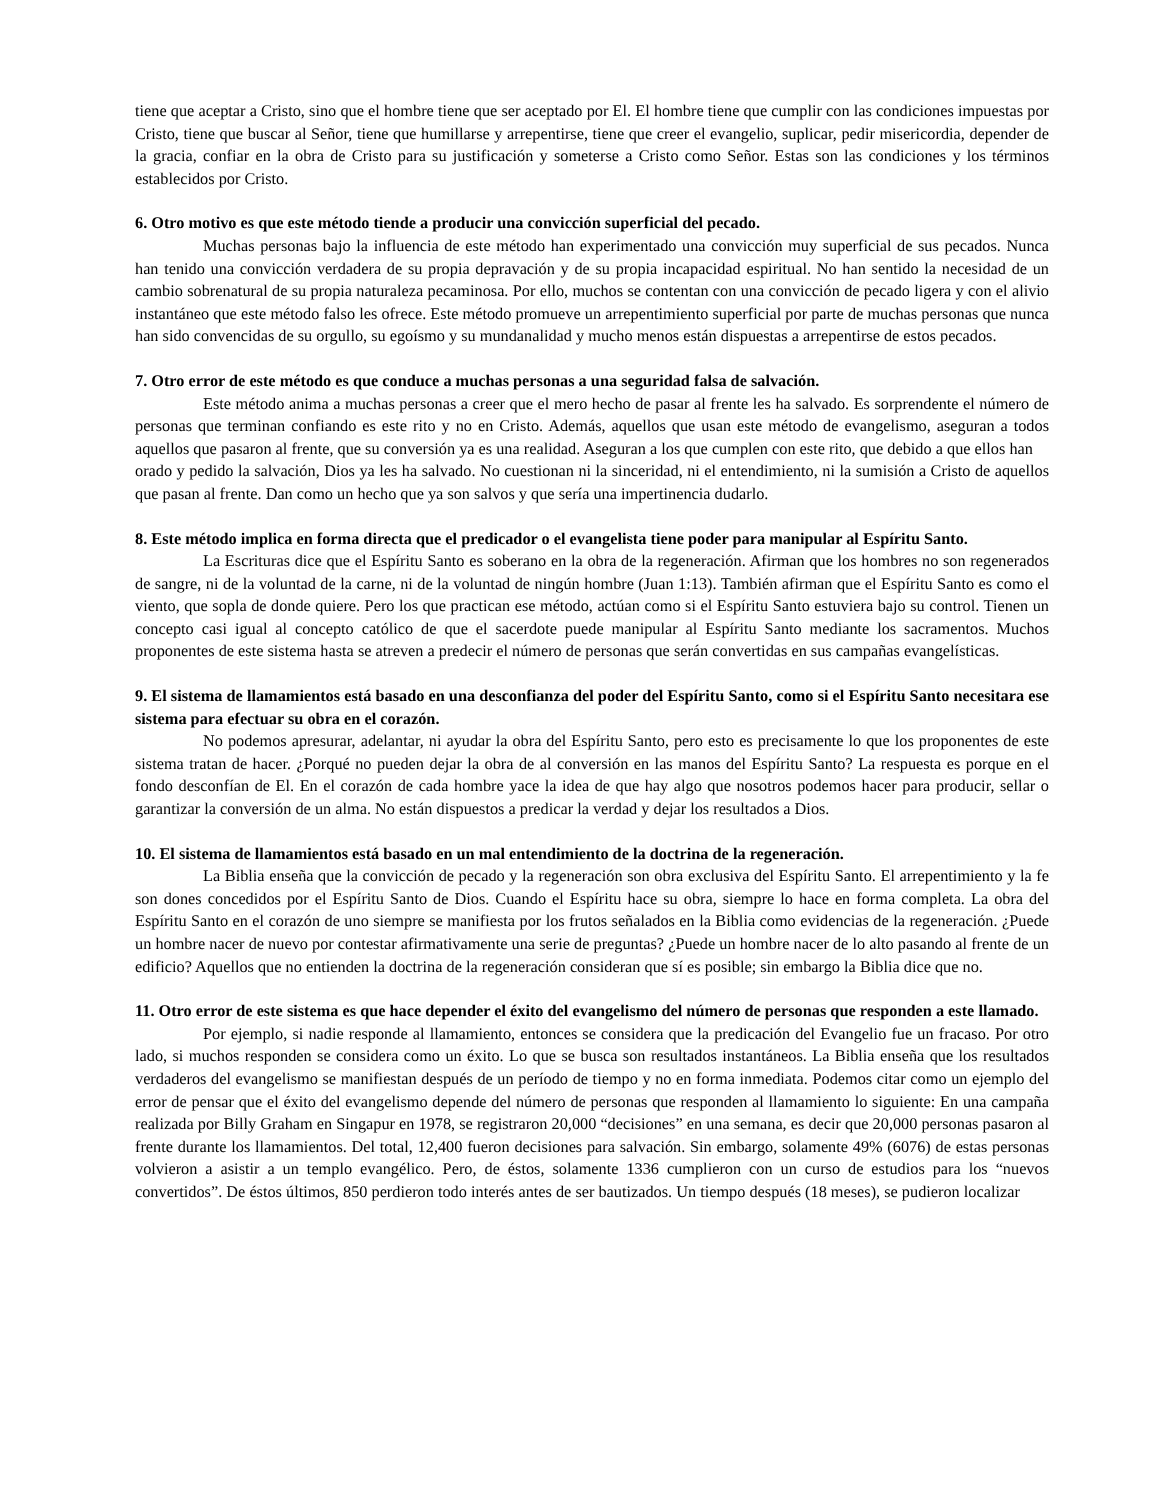tiene que aceptar a Cristo, sino que el hombre tiene que ser aceptado por El. El hombre tiene que cumplir con las condiciones impuestas por Cristo, tiene que buscar al Señor, tiene que humillarse y arrepentirse, tiene que creer el evangelio, suplicar, pedir misericordia, depender de la gracia, confiar en la obra de Cristo para su justificación y someterse a Cristo como Señor. Estas son las condiciones y los términos establecidos por Cristo.
6. Otro motivo es que este método tiende a producir una convicción superficial del pecado.
Muchas personas bajo la influencia de este método han experimentado una convicción muy superficial de sus pecados. Nunca han tenido una convicción verdadera de su propia depravación y de su propia incapacidad espiritual. No han sentido la necesidad de un cambio sobrenatural de su propia naturaleza pecaminosa. Por ello, muchos se contentan con una convicción de pecado ligera y con el alivio instantáneo que este método falso les ofrece. Este método promueve un arrepentimiento superficial por parte de muchas personas que nunca han sido convencidas de su orgullo, su egoísmo y su mundanalidad y mucho menos están dispuestas a arrepentirse de estos pecados.
7. Otro error de este método es que conduce a muchas personas a una seguridad falsa de salvación.
Este método anima a muchas personas a creer que el mero hecho de pasar al frente les ha salvado. Es sorprendente el número de personas que terminan confiando es este rito y no en Cristo. Además, aquellos que usan este método de evangelismo, aseguran a todos aquellos que pasaron al frente, que su conversión ya es una realidad. Aseguran a los que cumplen con este rito, que debido a que ellos han
orado y pedido la salvación, Dios ya les ha salvado. No cuestionan ni la sinceridad, ni el entendimiento, ni la sumisión a Cristo de aquellos que pasan al frente. Dan como un hecho que ya son salvos y que sería una impertinencia dudarlo.
8. Este método implica en forma directa que el predicador o el evangelista tiene poder para manipular al Espíritu Santo.
La Escrituras dice que el Espíritu Santo es soberano en la obra de la regeneración. Afirman que los hombres no son regenerados de sangre, ni de la voluntad de la carne, ni de la voluntad de ningún hombre (Juan 1:13). También afirman que el Espíritu Santo es como el viento, que sopla de donde quiere. Pero los que practican ese método, actúan como si el Espíritu Santo estuviera bajo su control. Tienen un concepto casi igual al concepto católico de que el sacerdote puede manipular al Espíritu Santo mediante los sacramentos. Muchos proponentes de este sistema hasta se atreven a predecir el número de personas que serán convertidas en sus campañas evangelísticas.
9. El sistema de llamamientos está basado en una desconfianza del poder del Espíritu Santo, como si el Espíritu Santo necesitara ese sistema para efectuar su obra en el corazón.
No podemos apresurar, adelantar, ni ayudar la obra del Espíritu Santo, pero esto es precisamente lo que los proponentes de este sistema tratan de hacer. ¿Porqué no pueden dejar la obra de al conversión en las manos del Espíritu Santo? La respuesta es porque en el fondo desconfían de El. En el corazón de cada hombre yace la idea de que hay algo que nosotros podemos hacer para producir, sellar o garantizar la conversión de un alma. No están dispuestos a predicar la verdad y dejar los resultados a Dios.
10. El sistema de llamamientos está basado en un mal entendimiento de la doctrina de la regeneración.
La Biblia enseña que la convicción de pecado y la regeneración son obra exclusiva del Espíritu Santo. El arrepentimiento y la fe son dones concedidos por el Espíritu Santo de Dios. Cuando el Espíritu hace su obra, siempre lo hace en forma completa. La obra del Espíritu Santo en el corazón de uno siempre se manifiesta por los frutos señalados en la Biblia como evidencias de la regeneración. ¿Puede un hombre nacer de nuevo por contestar afirmativamente una serie de preguntas? ¿Puede un hombre nacer de lo alto pasando al frente de un edificio? Aquellos que no entienden la doctrina de la regeneración consideran que sí es posible; sin embargo la Biblia dice que no.
11. Otro error de este sistema es que hace depender el éxito del evangelismo del número de personas que responden a este llamado.
Por ejemplo, si nadie responde al llamamiento, entonces se considera que la predicación del Evangelio fue un fracaso. Por otro lado, si muchos responden se considera como un éxito. Lo que se busca son resultados instantáneos. La Biblia enseña que los resultados verdaderos del evangelismo se manifiestan después de un período de tiempo y no en forma inmediata. Podemos citar como un ejemplo del error de pensar que el éxito del evangelismo depende del número de personas que responden al llamamiento lo siguiente: En una campaña realizada por Billy Graham en Singapur en 1978, se registraron 20,000 “decisiones” en una semana, es decir que 20,000 personas pasaron al frente durante los llamamientos. Del total, 12,400 fueron decisiones para salvación. Sin embargo, solamente 49% (6076) de estas personas volvieron a asistir a un templo evangélico. Pero, de éstos, solamente 1336 cumplieron con un curso de estudios para los “nuevos convertidos”. De éstos últimos, 850 perdieron todo interés antes de ser bautizados. Un tiempo después (18 meses), se pudieron localizar